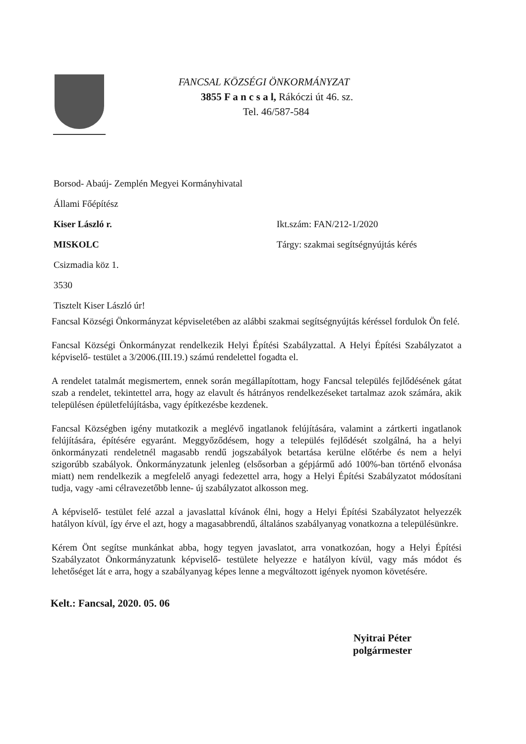FANCSAL KÖZSÉGI ÖNKORMÁNYZAT
3855 F a n c s a l, Rákóczi út 46. sz.
Tel. 46/587-584
Borsod- Abaúj- Zemplén Megyei Kormányhivatal
Állami Főépítész
Kiser László r. Ikt.szám: FAN/212-1/2020
MISKOLC Tárgy: szakmai segítségnyújtás kérés
Csizmadia köz 1.
3530
Tisztelt Kiser László úr!
Fancsal Községi Önkormányzat képviseletében az alábbi szakmai segítségnyújtás kéréssel fordulok Ön felé.
Fancsal Községi Önkormányzat rendelkezik Helyi Építési Szabályzattal. A Helyi Építési Szabályzatot a képviselő- testület a 3/2006.(III.19.) számú rendelettel fogadta el.
A rendelet tatalmát megismertem, ennek során megállapítottam, hogy Fancsal település fejlődésének gátat szab a rendelet, tekintettel arra, hogy az elavult és hátrányos rendelkezéseket tartalmaz azok számára, akik településen épületfelújításba, vagy építkezésbe kezdenek.
Fancsal Községben igény mutatkozik a meglévő ingatlanok felújítására, valamint a zártkerti ingatlanok felújítására, építésére egyaránt. Meggyőződésem, hogy a település fejlődését szolgálná, ha a helyi önkormányzati rendeletnél magasabb rendű jogszabályok betartása kerülne előtérbe és nem a helyi szigorúbb szabályok. Önkormányzatunk jelenleg (elsősorban a gépjármű adó 100%-ban történő elvonása miatt) nem rendelkezik a megfelelő anyagi fedezettel arra, hogy a Helyi Építési Szabályzatot módosítani tudja, vagy -ami célravezetőbb lenne- új szabályzatot alkosson meg.
A képviselő- testület felé azzal a javaslattal kívánok élni, hogy a Helyi Építési Szabályzatot helyezzék hatályon kívül, így érve el azt, hogy a magasabbrendű, általános szabályanyag vonatkozna a településünkre.
Kérem Önt segítse munkánkat abba, hogy tegyen javaslatot, arra vonatkozóan, hogy a Helyi Építési Szabályzatot Önkormányzatunk képviselő- testülete helyezze e hatályon kívül, vagy más módot és lehetőséget lát e arra, hogy a szabályanyag képes lenne a megváltozott igények nyomon követésére.
Kelt.: Fancsal, 2020. 05. 06
Nyitrai Péter
polgármester